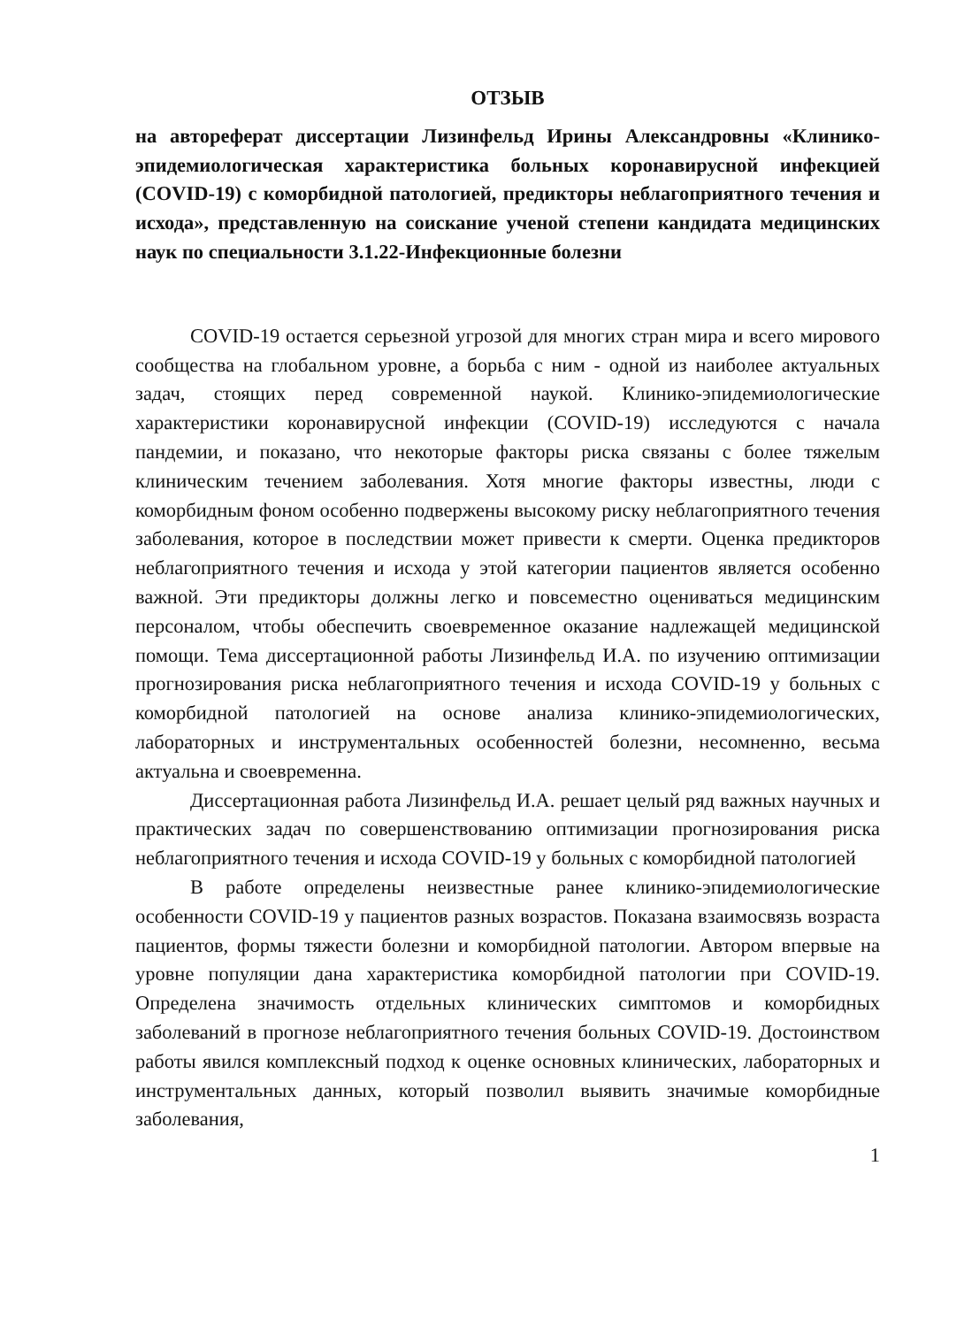ОТЗЫВ
на автореферат диссертации Лизинфельд Ирины Александровны «Клинико-эпидемиологическая характеристика больных коронавирусной инфекцией (COVID-19) с коморбидной патологией, предикторы неблагоприятного течения и исхода», представленную на соискание ученой степени кандидата медицинских наук по специальности 3.1.22-Инфекционные болезни
COVID-19 остается серьезной угрозой для многих стран мира и всего мирового сообщества на глобальном уровне, а борьба с ним - одной из наиболее актуальных задач, стоящих перед современной наукой. Клинико-эпидемиологические характеристики коронавирусной инфекции (COVID-19) исследуются с начала пандемии, и показано, что некоторые факторы риска связаны с более тяжелым клиническим течением заболевания. Хотя многие факторы известны, люди с коморбидным фоном особенно подвержены высокому риску неблагоприятного течения заболевания, которое в последствии может привести к смерти. Оценка предикторов неблагоприятного течения и исхода у этой категории пациентов является особенно важной. Эти предикторы должны легко и повсеместно оцениваться медицинским персоналом, чтобы обеспечить своевременное оказание надлежащей медицинской помощи. Тема диссертационной работы Лизинфельд И.А. по изучению оптимизации прогнозирования риска неблагоприятного течения и исхода COVID-19 у больных с коморбидной патологией на основе анализа клинико-эпидемиологических, лабораторных и инструментальных особенностей болезни, несомненно, весьма актуальна и своевременна.
Диссертационная работа Лизинфельд И.А. решает целый ряд важных научных и практических задач по совершенствованию оптимизации прогнозирования риска неблагоприятного течения и исхода COVID-19 у больных с коморбидной патологией
В работе определены неизвестные ранее клинико-эпидемиологические особенности COVID-19 у пациентов разных возрастов. Показана взаимосвязь возраста пациентов, формы тяжести болезни и коморбидной патологии. Автором впервые на уровне популяции дана характеристика коморбидной патологии при COVID-19. Определена значимость отдельных клинических симптомов и коморбидных заболеваний в прогнозе неблагоприятного течения больных COVID-19. Достоинством работы явился комплексный подход к оценке основных клинических, лабораторных и инструментальных данных, который позволил выявить значимые коморбидные заболевания,
1